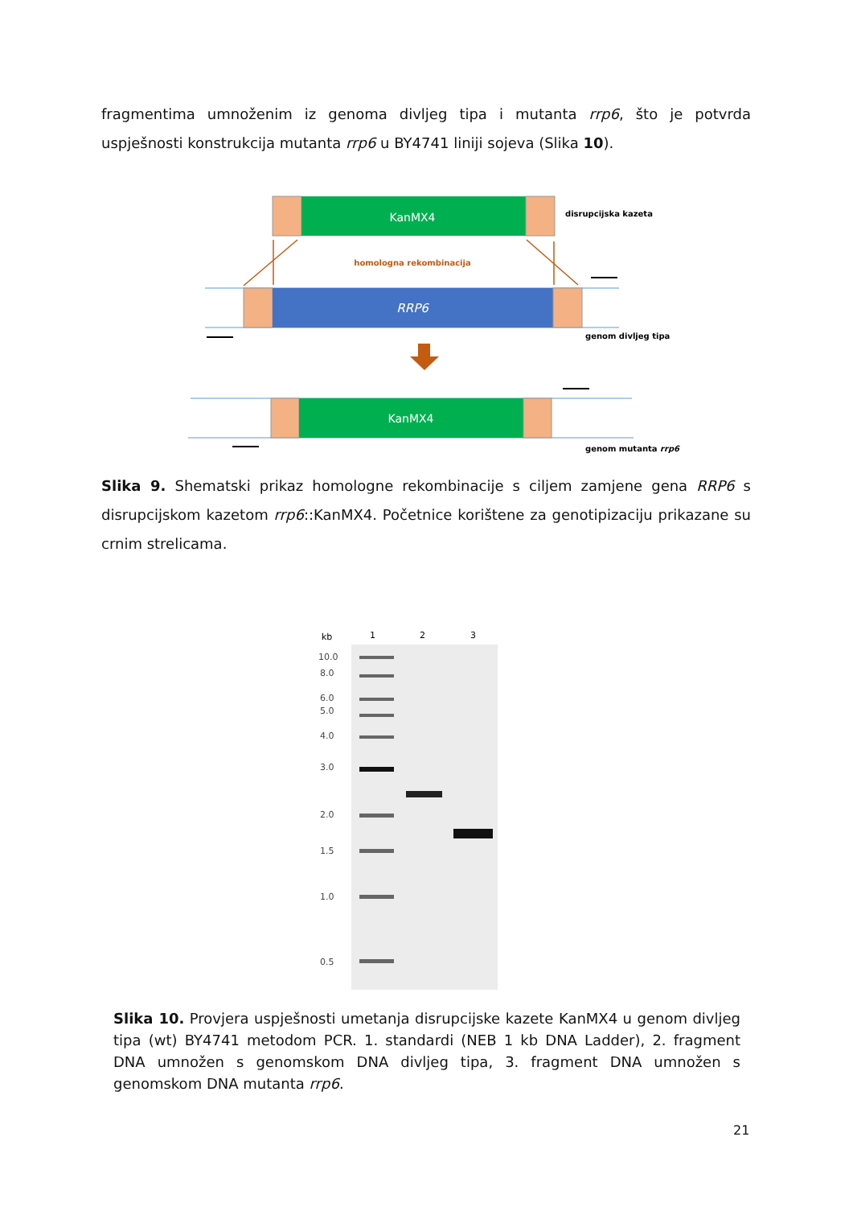fragmentima umnoženim iz genoma divljeg tipa i mutanta rrp6, što je potvrda uspješnosti konstrukcija mutanta rrp6 u BY4741 liniji sojeva (Slika 10).
KanMX4
disrupcijska kazeta
homologna rekombinacija
RRP6
genom divljeg tipa
KanMX4
genom mutanta rrp6
Slika 9. Shematski prikaz homologne rekombinacije s ciljem zamjene gena RRP6 s disrupcijskom kazetom rrp6::KanMX4. Početnice korištene za genotipizaciju prikazane su crnim strelicama.
kb
1
2
3
10.0
8.0
6.0
5.0
4.0
3.0
2.0
1.5
1.0
0.5
Slika 10. Provjera uspješnosti umetanja disrupcijske kazete KanMX4 u genom divljeg tipa (wt) BY4741 metodom PCR. 1. standardi (NEB 1 kb DNA Ladder), 2. fragment DNA umnožen s genomskom DNA divljeg tipa, 3. fragment DNA umnožen s genomskom DNA mutanta rrp6.
21